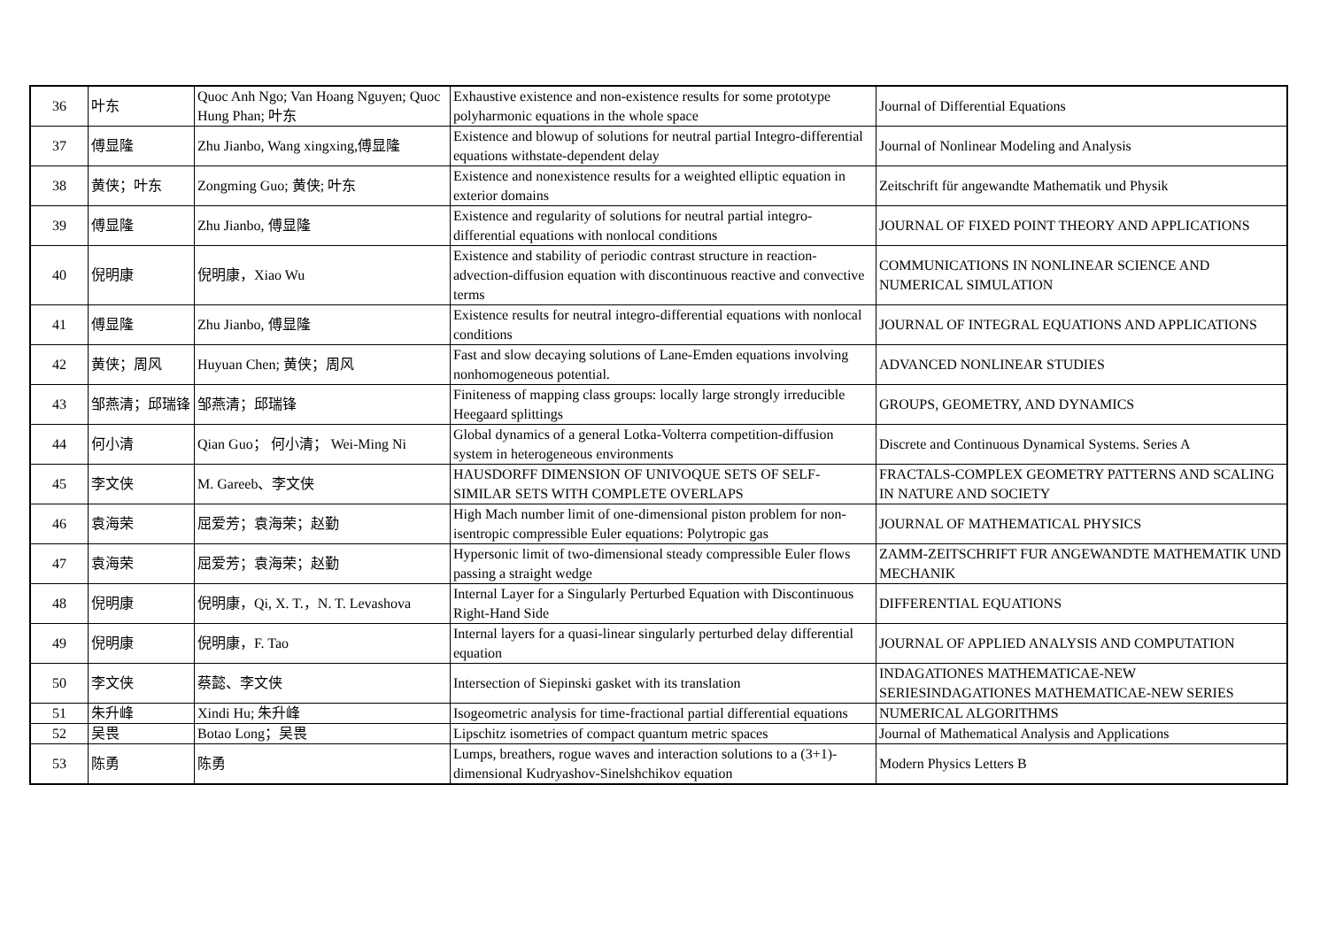| 36 | 叶东 | Quoc Anh Ngo; Van Hoang Nguyen; Quoc Hung Phan; 叶东 | Exhaustive existence and non-existence results for some prototype polyharmonic equations in the whole space | Journal of Differential Equations |
| 37 | 傅显隆 | Zhu Jianbo, Wang xingxing,傅显隆 | Existence and blowup of solutions for neutral partial Integro-differential equations withstate-dependent delay | Journal of Nonlinear Modeling and Analysis |
| 38 | 黄侠；叶东 | Zongming Guo; 黄侠; 叶东 | Existence and nonexistence results for a weighted elliptic equation in exterior domains | Zeitschrift für angewandte Mathematik und Physik |
| 39 | 傅显隆 | Zhu Jianbo, 傅显隆 | Existence and regularity of solutions for neutral partial integro-differential equations with nonlocal conditions | JOURNAL OF FIXED POINT THEORY AND APPLICATIONS |
| 40 | 倪明康 | 倪明康，Xiao Wu | Existence and stability of periodic contrast structure in reaction-advection-diffusion equation with discontinuous reactive and convective terms | COMMUNICATIONS IN NONLINEAR SCIENCE AND NUMERICAL SIMULATION |
| 41 | 傅显隆 | Zhu Jianbo, 傅显隆 | Existence results for neutral integro-differential equations with nonlocal conditions | JOURNAL OF INTEGRAL EQUATIONS AND APPLICATIONS |
| 42 | 黄侠；周风 | Huyuan Chen; 黄侠；周风 | Fast and slow decaying solutions of Lane-Emden equations involving nonhomogeneous potential. | ADVANCED NONLINEAR STUDIES |
| 43 | 邹燕清；邱瑞锋 | 邹燕清；邱瑞锋 | Finiteness of mapping class groups: locally large strongly irreducible Heegaard splittings | GROUPS, GEOMETRY, AND DYNAMICS |
| 44 | 何小清 | Qian Guo； 何小清； Wei-Ming Ni | Global dynamics of a general Lotka-Volterra competition-diffusion system in heterogeneous environments | Discrete and Continuous Dynamical Systems. Series A |
| 45 | 李文侠 | M. Gareeb、李文侠 | HAUSDORFF DIMENSION OF UNIVOQUE SETS OF SELF-SIMILAR SETS WITH COMPLETE OVERLAPS | FRACTALS-COMPLEX GEOMETRY PATTERNS AND SCALING IN NATURE AND SOCIETY |
| 46 | 袁海荣 | 屈爱芳；袁海荣；赵勤 | High Mach number limit of one-dimensional piston problem for non-isentropic compressible Euler equations: Polytropic gas | JOURNAL OF MATHEMATICAL PHYSICS |
| 47 | 袁海荣 | 屈爱芳；袁海荣；赵勤 | Hypersonic limit of two-dimensional steady compressible Euler flows passing a straight wedge | ZAMM-ZEITSCHRIFT FUR ANGEWANDTE MATHEMATIK UND MECHANIK |
| 48 | 倪明康 | 倪明康，Qi, X. T.，N. T. Levashova | Internal Layer for a Singularly Perturbed Equation with Discontinuous Right-Hand Side | DIFFERENTIAL EQUATIONS |
| 49 | 倪明康 | 倪明康，F. Tao | Internal layers for a quasi-linear singularly perturbed delay differential equation | JOURNAL OF APPLIED ANALYSIS AND COMPUTATION |
| 50 | 李文侠 | 蔡懿、李文侠 | Intersection of Siepinski gasket with its translation | INDAGATIONES MATHEMATICAE-NEW SERIESINDAGATIONES MATHEMATICAE-NEW SERIES |
| 51 | 朱升峰 | Xindi Hu; 朱升峰 | Isogeometric analysis for time-fractional partial differential equations | NUMERICAL ALGORITHMS |
| 52 | 吴畏 | Botao Long；吴畏 | Lipschitz isometries of compact quantum metric spaces | Journal of Mathematical Analysis and Applications |
| 53 | 陈勇 | 陈勇 | Lumps, breathers, rogue waves and interaction solutions to a (3+1)- dimensional Kudryashov-Sinelshchikov equation | Modern Physics Letters B |